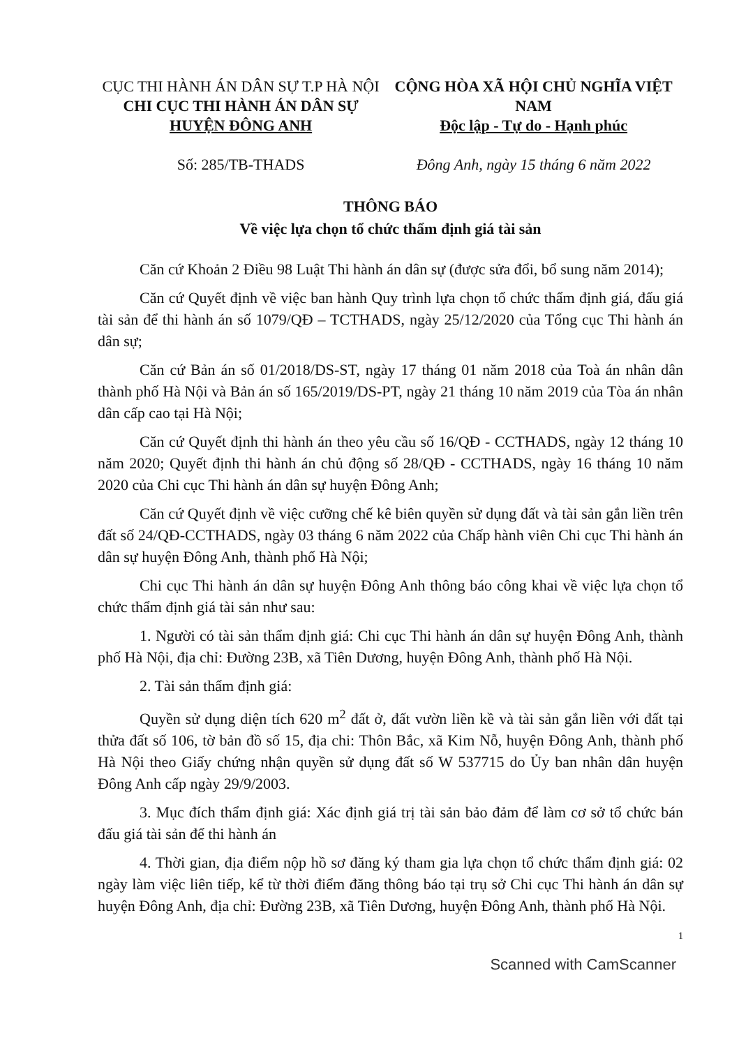CỤC THI HÀNH ÁN DÂN SỰ T.P HÀ NỘI
CHI CỤC THI HÀNH ÁN DÂN SỰ
HUYỆN ĐÔNG ANH
Số: 285/TB-THADS
CỘNG HÒA XÃ HỘI CHỦ NGHĨA VIỆT NAM
Độc lập - Tự do - Hạnh phúc
Đông Anh, ngày 15 tháng 6 năm 2022
THÔNG BÁO
Về việc lựa chọn tổ chức thẩm định giá tài sản
Căn cứ Khoản 2 Điều 98 Luật Thi hành án dân sự (được sửa đổi, bổ sung năm 2014);
Căn cứ Quyết định về việc ban hành Quy trình lựa chọn tổ chức thẩm định giá, đấu giá tài sản để thi hành án số 1079/QĐ – TCTHADS, ngày 25/12/2020 của Tổng cục Thi hành án dân sự;
Căn cứ Bản án số 01/2018/DS-ST, ngày 17 tháng 01 năm 2018 của Toà án nhân dân thành phố Hà Nội và Bản án số 165/2019/DS-PT, ngày 21 tháng 10 năm 2019 của Tòa án nhân dân cấp cao tại Hà Nội;
Căn cứ Quyết định thi hành án theo yêu cầu số 16/QĐ - CCTHADS, ngày 12 tháng 10 năm 2020; Quyết định thi hành án chủ động số 28/QĐ - CCTHADS, ngày 16 tháng 10 năm 2020 của Chi cục Thi hành án dân sự huyện Đông Anh;
Căn cứ Quyết định về việc cưỡng chế kê biên quyền sử dụng đất và tài sản gắn liền trên đất số 24/QĐ-CCTHADS, ngày 03 tháng 6 năm 2022 của Chấp hành viên Chi cục Thi hành án dân sự huyện Đông Anh, thành phố Hà Nội;
Chi cục Thi hành án dân sự huyện Đông Anh thông báo công khai về việc lựa chọn tổ chức thẩm định giá tài sản như sau:
1. Người có tài sản thẩm định giá: Chi cục Thi hành án dân sự huyện Đông Anh, thành phố Hà Nội, địa chỉ: Đường 23B, xã Tiên Dương, huyện Đông Anh, thành phố Hà Nội.
2. Tài sản thẩm định giá:
Quyền sử dụng diện tích 620 m<sup>2</sup> đất ở, đất vườn liền kề và tài sản gắn liền với đất tại thửa đất số 106, tờ bản đồ số 15, địa chi: Thôn Bắc, xã Kim Nỗ, huyện Đông Anh, thành phố Hà Nội theo Giấy chứng nhận quyền sử dụng đất số W 537715 do Ủy ban nhân dân huyện Đông Anh cấp ngày 29/9/2003.
3. Mục đích thẩm định giá: Xác định giá trị tài sản bảo đảm để làm cơ sở tổ chức bán đấu giá tài sản để thi hành án
4. Thời gian, địa điểm nộp hồ sơ đăng ký tham gia lựa chọn tổ chức thẩm định giá: 02 ngày làm việc liên tiếp, kể từ thời điểm đăng thông báo tại trụ sở Chi cục Thi hành án dân sự huyện Đông Anh, địa chỉ: Đường 23B, xã Tiên Dương, huyện Đông Anh, thành phố Hà Nội.
1
Scanned with CamScanner